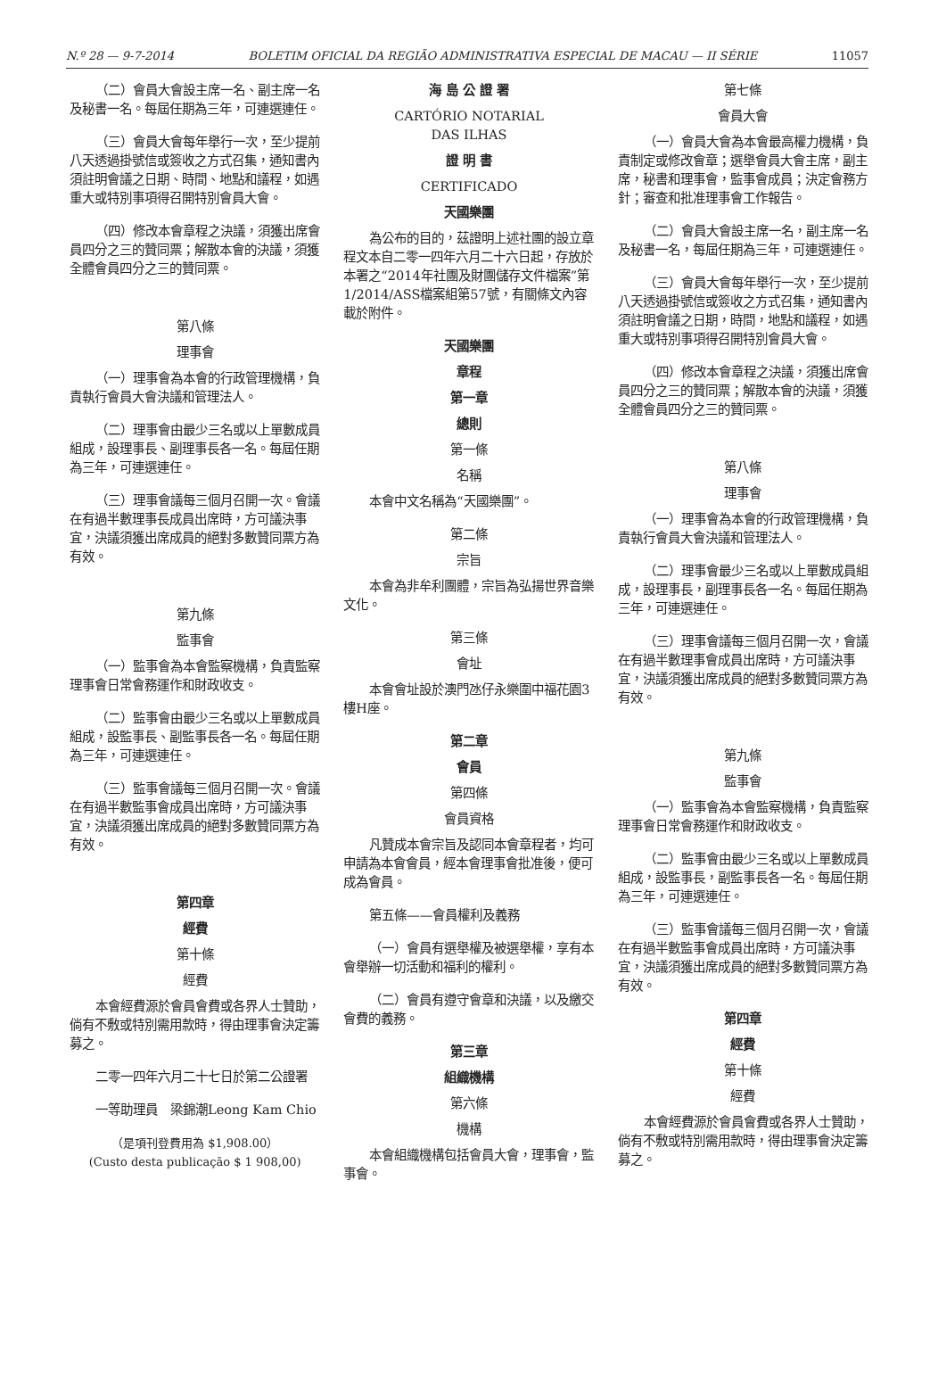N.º 28 — 9-7-2014 BOLETIM OFICIAL DA REGIÃO ADMINISTRATIVA ESPECIAL DE MACAU — II SÉRIE 11057
（二）會員大會設主席一名、副主席一名及秘書一名。每屆任期為三年，可連選連任。
（三）會員大會每年舉行一次，至少提前八天透過掛號信或簽收之方式召集，通知書內須註明會議之日期、時間、地點和議程，如遇重大或特別事項得召開特別會員大會。
（四）修改本會章程之決議，須獲出席會員四分之三的贊同票；解散本會的決議，須獲全體會員四分之三的贊同票。
第八條
理事會
（一）理事會為本會的行政管理機構，負責執行會員大會決議和管理法人。
（二）理事會由最少三名或以上單數成員組成，設理事長、副理事長各一名。每屆任期為三年，可連選連任。
（三）理事會議每三個月召開一次。會議在有過半數理事長成員出席時，方可議決事宜，決議須獲出席成員的絕對多數贊同票方為有效。
第九條
監事會
（一）監事會為本會監察機構，負責監察理事會日常會務運作和財政收支。
（二）監事會由最少三名或以上單數成員組成，設監事長、副監事長各一名。每屆任期為三年，可連選連任。
（三）監事會議每三個月召開一次。會議在有過半數監事會成員出席時，方可議決事宜，決議須獲出席成員的絕對多數贊同票方為有效。
第四章
經費
第十條
經費
本會經費源於會員會費或各界人士贊助，倘有不敷或特別需用款時，得由理事會決定籌募之。
二零一四年六月二十七日於第二公證署
一等助理員　梁錦潮Leong Kam Chio
（是項刊登費用為 $1,908.00）
(Custo desta publicação $ 1 908,00)
海 島 公 證 署
CARTÓRIO NOTARIAL
DAS ILHAS
證 明 書
CERTIFICADO
天國樂團
為公布的目的，茲證明上述社團的設立章程文本自二零一四年六月二十六日起，存放於本署之“2014年社團及財團儲存文件檔案”第1/2014/ASS檔案組第57號，有關條文內容載於附件。
天國樂團
章程
第一章
總則
第一條
名稱
本會中文名稱為“天國樂團”。
第二條
宗旨
本會為非牟利團體，宗旨為弘揚世界音樂文化。
第三條
會址
本會會址設於澳門氹仔永樂圍中福花園3樓H座。
第二章
會員
第四條
會員資格
凡贊成本會宗旨及認同本會章程者，均可申請為本會會員，經本會理事會批准後，便可成為會員。
第五條——會員權利及義務
（一）會員有選舉權及被選舉權，享有本會舉辦一切活動和福利的權利。
（二）會員有遵守會章和決議，以及繳交會費的義務。
第三章
組織機構
第六條
機構
本會組織機構包括會員大會，理事會，監事會。
第七條
會員大會
（一）會員大會為本會最高權力機構，負責制定或修改會章；選舉會員大會主席，副主席，秘書和理事會，監事會成員；決定會務方針；審查和批准理事會工作報告。
（二）會員大會設主席一名，副主席一名及秘書一名，每屆任期為三年，可連選連任。
（三）會員大會每年舉行一次，至少提前八天透過掛號信或簽收之方式召集，通知書內須註明會議之日期，時間，地點和議程，如遇重大或特別事項得召開特別會員大會。
（四）修改本會章程之決議，須獲出席會員四分之三的贊同票；解散本會的決議，須獲全體會員四分之三的贊同票。
第八條
理事會
（一）理事會為本會的行政管理機構，負責執行會員大會決議和管理法人。
（二）理事會最少三名或以上單數成員組成，設理事長，副理事長各一名。每屆任期為三年，可連選連任。
（三）理事會議每三個月召開一次，會議在有過半數理事會成員出席時，方可議決事宜，決議須獲出席成員的絕對多數贊同票方為有效。
第九條
監事會
（一）監事會為本會監察機構，負責監察理事會日常會務運作和財政收支。
（二）監事會由最少三名或以上單數成員組成，設監事長，副監事長各一名。每屆任期為三年，可連選連任。
（三）監事會議每三個月召開一次，會議在有過半數監事會成員出席時，方可議決事宜，決議須獲出席成員的絕對多數贊同票方為有效。
第四章
經費
第十條
經費
本會經費源於會員會費或各界人士贊助，倘有不敷或特別需用款時，得由理事會決定籌募之。